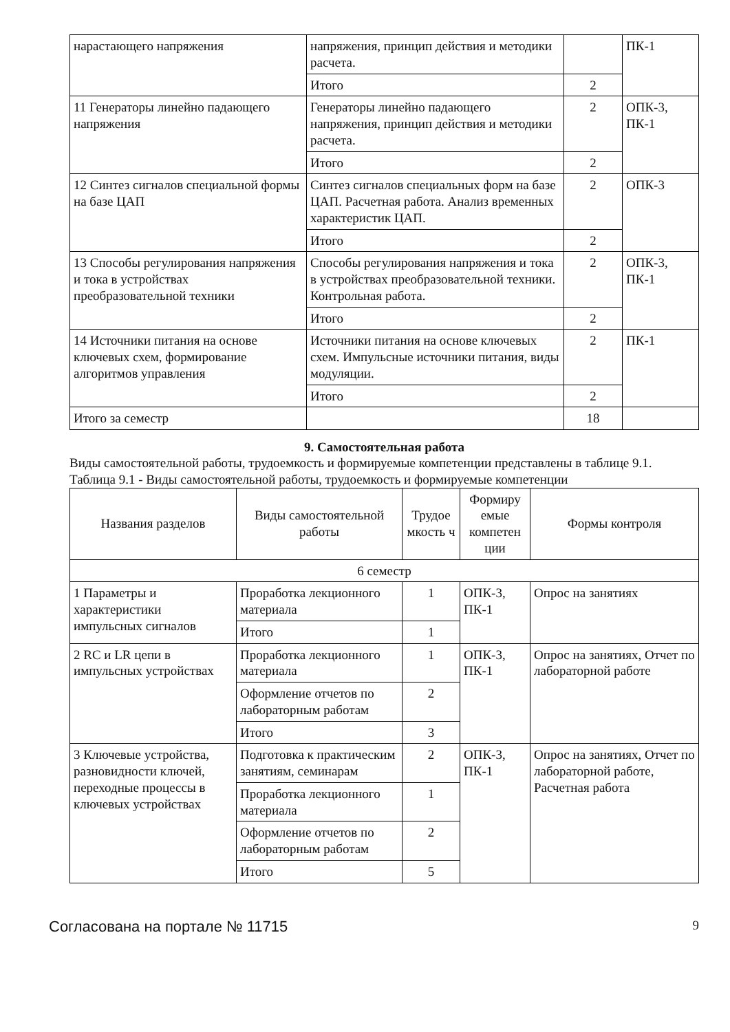| нарастающего напряжения | напряжения, принцип действия и методики расчета. | | ПК-1 |
| | Итого | 2 | |
| 11 Генераторы линейно падающего напряжения | Генераторы линейно падающего напряжения, принцип действия и методики расчета. | 2 | ОПК-3, ПК-1 |
| | Итого | 2 | |
| 12 Синтез сигналов специальной формы на базе ЦАП | Синтез сигналов специальных форм на базе ЦАП. Расчетная работа. Анализ временных характеристик ЦАП. | 2 | ОПК-3 |
| | Итого | 2 | |
| 13 Способы регулирования напряжения и тока в устройствах преобразовательной техники | Способы регулирования напряжения и тока в устройствах преобразовательной техники. Контрольная работа. | 2 | ОПК-3, ПК-1 |
| | Итого | 2 | |
| 14 Источники питания на основе ключевых схем, формирование алгоритмов управления | Источники питания на основе ключевых схем. Импульсные источники питания, виды модуляции. | 2 | ПК-1 |
| | Итого | 2 | |
| Итого за семестр | | 18 | |
9. Самостоятельная работа
Виды самостоятельной работы, трудоемкость и формируемые компетенции представлены в таблице 9.1.
Таблица 9.1 - Виды самостоятельной работы, трудоемкость и формируемые компетенции
| Названия разделов | Виды самостоятельной работы | Трудое мкость ч | Формиру емые компетен ции | Формы контроля |
| --- | --- | --- | --- | --- |
| 6 семестр | | | | |
| 1 Параметры и характеристики импульсных сигналов | Проработка лекционного материала | 1 | ОПК-3, ПК-1 | Опрос на занятиях |
| | Итого | 1 | | |
| 2 RC и LR цепи в импульсных устройствах | Проработка лекционного материала | 1 | ОПК-3, ПК-1 | Опрос на занятиях, Отчет по лабораторной работе |
| | Оформление отчетов по лабораторным работам | 2 | | |
| | Итого | 3 | | |
| 3 Ключевые устройства, разновидности ключей, переходные процессы в ключевых устройствах | Подготовка к практическим занятиям, семинарам | 2 | ОПК-3, ПК-1 | Опрос на занятиях, Отчет по лабораторной работе, Расчетная работа |
| | Проработка лекционного материала | 1 | | |
| | Оформление отчетов по лабораторным работам | 2 | | |
| | Итого | 5 | | |
Согласована на портале № 11715 9